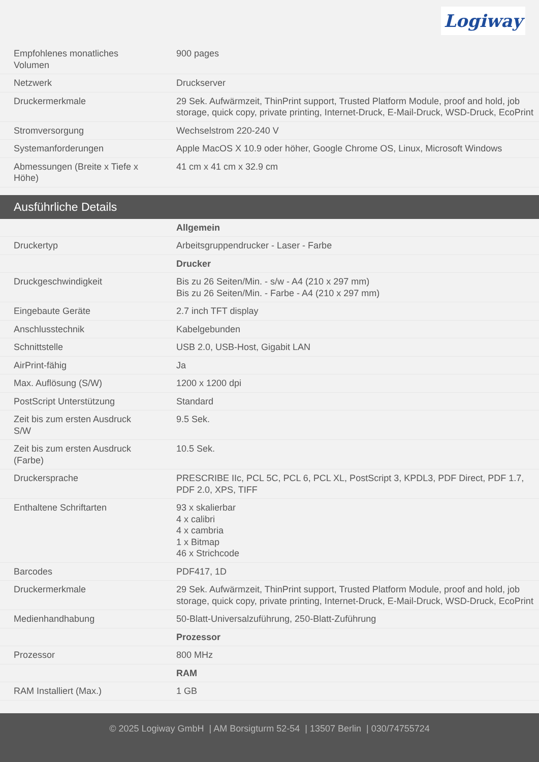Logiway
| Empfohlenes monatliches Volumen | 900 pages |
| Netzwerk | Druckserver |
| Druckermerkmale | 29 Sek. Aufwärmzeit, ThinPrint support, Trusted Platform Module, proof and hold, job storage, quick copy, private printing, Internet-Druck, E-Mail-Druck, WSD-Druck, EcoPrint |
| Stromversorgung | Wechselstrom 220-240 V |
| Systemanforderungen | Apple MacOS X 10.9 oder höher, Google Chrome OS, Linux, Microsoft Windows |
| Abmessungen (Breite x Tiefe x Höhe) | 41 cm x 41 cm x 32.9 cm |
Ausführliche Details
| | Allgemein |
| Druckertyp | Arbeitsgruppendrucker - Laser - Farbe |
| | Drucker |
| Druckgeschwindigkeit | Bis zu 26 Seiten/Min. - s/w - A4 (210 x 297 mm) Bis zu 26 Seiten/Min. - Farbe - A4 (210 x 297 mm) |
| Eingebaute Geräte | 2.7 inch TFT display |
| Anschlusstechnik | Kabelgebunden |
| Schnittstelle | USB 2.0, USB-Host, Gigabit LAN |
| AirPrint-fähig | Ja |
| Max. Auflösung (S/W) | 1200 x 1200 dpi |
| PostScript Unterstützung | Standard |
| Zeit bis zum ersten Ausdruck S/W | 9.5 Sek. |
| Zeit bis zum ersten Ausdruck (Farbe) | 10.5 Sek. |
| Druckersprache | PRESCRIBE IIc, PCL 5C, PCL 6, PCL XL, PostScript 3, KPDL3, PDF Direct, PDF 1.7, PDF 2.0, XPS, TIFF |
| Enthaltene Schriftarten | 93 x skalierbar 4 x calibri 4 x cambria 1 x Bitmap 46 x Strichcode |
| Barcodes | PDF417, 1D |
| Druckermerkmale | 29 Sek. Aufwärmzeit, ThinPrint support, Trusted Platform Module, proof and hold, job storage, quick copy, private printing, Internet-Druck, E-Mail-Druck, WSD-Druck, EcoPrint |
| Medienhandhabung | 50-Blatt-Universalzuführung, 250-Blatt-Zuführung |
| | Prozessor |
| Prozessor | 800 MHz |
| | RAM |
| RAM Installiert (Max.) | 1 GB |
© 2025 Logiway GmbH | AM Borsigturm 52-54 | 13507 Berlin | 030/74755724